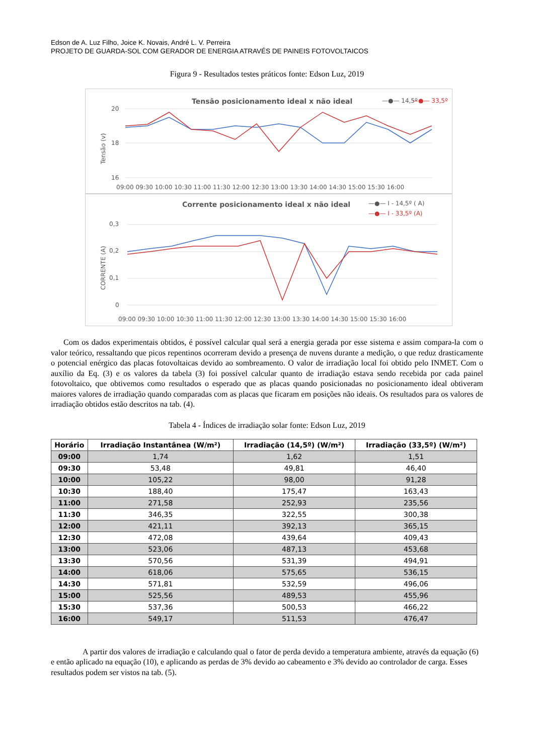Edson de A. Luz Filho, Joice K. Novais, André L. V. Perreira
PROJETO DE GUARDA-SOL COM GERADOR DE ENERGIA ATRAVÉS DE PAINEIS FOTOVOLTAICOS
Figura 9 - Resultados testes práticos fonte: Edson Luz, 2019
Tensão posicionamento ideal x não ideal
—●— 14,5º
—●— 33,5º
20
18
16
Tensão (v)
09:00 09:30 10:00 10:30 11:00 11:30 12:00 12:30 13:00 13:30 14:00 14:30 15:00 15:30 16:00
Corrente posicionamento ideal x não ideal
—●— I - 14,5º ( A)
—●— I - 33,5º (A)
0,3
0,2
0,1
0
CORRENTE (A)
09:00 09:30 10:00 10:30 11:00 11:30 12:00 12:30 13:00 13:30 14:00 14:30 15:00 15:30 16:00
Com os dados experimentais obtidos, é possível calcular qual será a energia gerada por esse sistema e assim compara-la com o valor teórico, ressaltando que picos repentinos ocorreram devido a presença de nuvens durante a medição, o que reduz drasticamente o potencial enérgico das placas fotovoltaicas devido ao sombreamento. O valor de irradiação local foi obtido pelo INMET. Com o auxílio da Eq. (3) e os valores da tabela (3) foi possível calcular quanto de irradiação estava sendo recebida por cada painel fotovoltaico, que obtivemos como resultados o esperado que as placas quando posicionadas no posicionamento ideal obtiveram maiores valores de irradiação quando comparadas com as placas que ficaram em posições não ideais. Os resultados para os valores de irradiação obtidos estão descritos na tab. (4).
Tabela 4 - Índices de irradiação solar fonte: Edson Luz, 2019
| Horário | Irradiação Instantânea (W/m²) | Irradiação (14,5º) (W/m²) | Irradiação (33,5º) (W/m²) |
| --- | --- | --- | --- |
| 09:00 | 1,74 | 1,62 | 1,51 |
| 09:30 | 53,48 | 49,81 | 46,40 |
| 10:00 | 105,22 | 98,00 | 91,28 |
| 10:30 | 188,40 | 175,47 | 163,43 |
| 11:00 | 271,58 | 252,93 | 235,56 |
| 11:30 | 346,35 | 322,55 | 300,38 |
| 12:00 | 421,11 | 392,13 | 365,15 |
| 12:30 | 472,08 | 439,64 | 409,43 |
| 13:00 | 523,06 | 487,13 | 453,68 |
| 13:30 | 570,56 | 531,39 | 494,91 |
| 14:00 | 618,06 | 575,65 | 536,15 |
| 14:30 | 571,81 | 532,59 | 496,06 |
| 15:00 | 525,56 | 489,53 | 455,96 |
| 15:30 | 537,36 | 500,53 | 466,22 |
| 16:00 | 549,17 | 511,53 | 476,47 |
A partir dos valores de irradiação e calculando qual o fator de perda devido a temperatura ambiente, através da equação (6) e então aplicado na equação (10), e aplicando as perdas de 3% devido ao cabeamento e 3% devido ao controlador de carga. Esses resultados podem ser vistos na tab. (5).